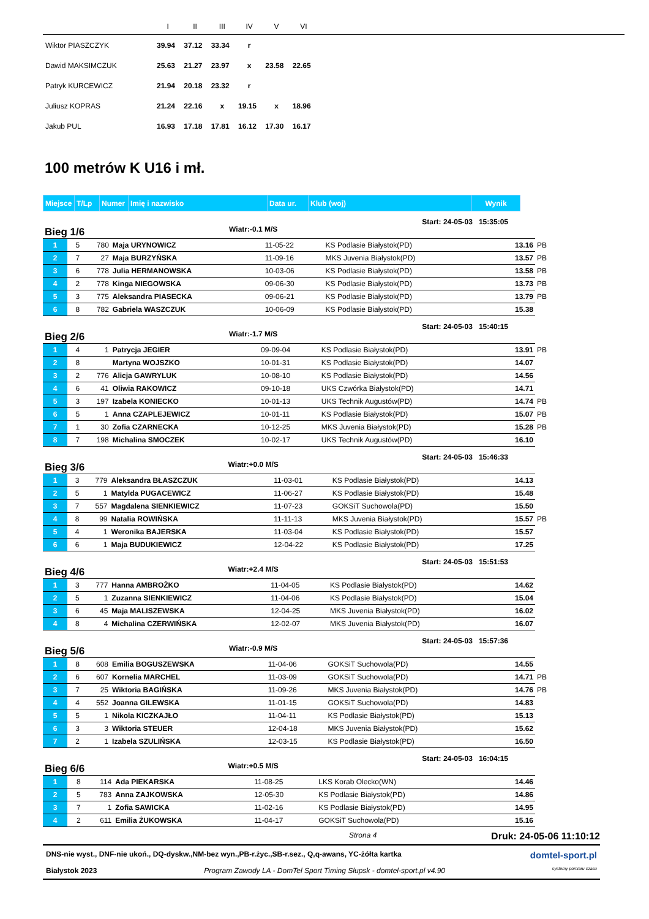| | I | II | III | IV | V | VI | |
| --- | --- | --- | --- | --- | --- | --- | --- |
| Wiktor PIASZCZYK | 39.94 | 37.12 | 33.34 | r | | | |
| Dawid MAKSIMCZUK | 25.63 | 21.27 | 23.97 | x | 23.58 | 22.65 | |
| Patryk KURCEWICZ | 21.94 | 20.18 | 23.32 | r | | | |
| Juliusz KOPRAS | 21.24 | 22.16 | x | 19.15 | x | 18.96 | |
| Jakub PUL | 16.93 | 17.18 | 17.81 | 16.12 | 17.30 | 16.17 | |
100 metrów K U16 i mł.
| Miejsce | T/Lp | Numer | Imię i nazwisko | Data ur. | Klub (woj) | Wynik |
| --- | --- | --- | --- | --- | --- | --- |
Bieg 1/6 Wiatr:-0.1 M/S Start: 24-05-03 15:35:05
| 1 | 5 | 780 | Maja URYNOWICZ | 11-05-22 | KS Podlasie Białystok(PD) | 13.16 | PB |
| 2 | 7 | 27 | Maja BURZYŃSKA | 11-09-16 | MKS Juvenia Białystok(PD) | 13.57 | PB |
| 3 | 6 | 778 | Julia HERMANOWSKA | 10-03-06 | KS Podlasie Białystok(PD) | 13.58 | PB |
| 4 | 2 | 778 | Kinga NIEGOWSKA | 09-06-30 | KS Podlasie Białystok(PD) | 13.73 | PB |
| 5 | 3 | 775 | Aleksandra PIASECKA | 09-06-21 | KS Podlasie Białystok(PD) | 13.79 | PB |
| 6 | 8 | 782 | Gabriela WASZCZUK | 10-06-09 | KS Podlasie Białystok(PD) | 15.38 | |
Bieg 2/6 Wiatr:-1.7 M/S Start: 24-05-03 15:40:15
| 1 | 4 | 1 | Patrycja JEGIER | 09-09-04 | KS Podlasie Białystok(PD) | 13.91 | PB |
| 2 | 8 | | Martyna WOJSZKO | 10-01-31 | KS Podlasie Białystok(PD) | 14.07 | |
| 3 | 2 | 776 | Alicja GAWRYLUK | 10-08-10 | KS Podlasie Białystok(PD) | 14.56 | |
| 4 | 6 | 41 | Oliwia RAKOWICZ | 09-10-18 | UKS Czwórka Białystok(PD) | 14.71 | |
| 5 | 3 | 197 | Izabela KONIECKO | 10-01-13 | UKS Technik Augustów(PD) | 14.74 | PB |
| 6 | 5 | 1 | Anna CZAPLEJEWICZ | 10-01-11 | KS Podlasie Białystok(PD) | 15.07 | PB |
| 7 | 1 | 30 | Zofia CZARNECKA | 10-12-25 | MKS Juvenia Białystok(PD) | 15.28 | PB |
| 8 | 7 | 198 | Michalina SMOCZEK | 10-02-17 | UKS Technik Augustów(PD) | 16.10 | |
Bieg 3/6 Wiatr:+0.0 M/S Start: 24-05-03 15:46:33
| 1 | 3 | 779 | Aleksandra BŁASZCZUK | 11-03-01 | KS Podlasie Białystok(PD) | 14.13 | |
| 2 | 5 | 1 | Matylda PUGACEWICZ | 11-06-27 | KS Podlasie Białystok(PD) | 15.48 | |
| 3 | 7 | 557 | Magdalena SIENKIEWICZ | 11-07-23 | GOKSiT Suchowola(PD) | 15.50 | |
| 4 | 8 | 99 | Natalia ROWIŃSKA | 11-11-13 | MKS Juvenia Białystok(PD) | 15.57 | PB |
| 5 | 4 | 1 | Weronika BAJERSKA | 11-03-04 | KS Podlasie Białystok(PD) | 15.57 | |
| 6 | 6 | 1 | Maja BUDUKIEWICZ | 12-04-22 | KS Podlasie Białystok(PD) | 17.25 | |
Bieg 4/6 Wiatr:+2.4 M/S Start: 24-05-03 15:51:53
| 1 | 3 | 777 | Hanna AMBROŻKO | 11-04-05 | KS Podlasie Białystok(PD) | 14.62 | |
| 2 | 5 | 1 | Zuzanna SIENKIEWICZ | 11-04-06 | KS Podlasie Białystok(PD) | 15.04 | |
| 3 | 6 | 45 | Maja MALISZEWSKA | 12-04-25 | MKS Juvenia Białystok(PD) | 16.02 | |
| 4 | 8 | 4 | Michalina CZERWIŃSKA | 12-02-07 | MKS Juvenia Białystok(PD) | 16.07 | |
Bieg 5/6 Wiatr:-0.9 M/S Start: 24-05-03 15:57:36
| 1 | 8 | 608 | Emilia BOGUSZEWSKA | 11-04-06 | GOKSiT Suchowola(PD) | 14.55 | |
| 2 | 6 | 607 | Kornelia MARCHEL | 11-03-09 | GOKSiT Suchowola(PD) | 14.71 | PB |
| 3 | 7 | 25 | Wiktoria BAGIŃSKA | 11-09-26 | MKS Juvenia Białystok(PD) | 14.76 | PB |
| 4 | 4 | 552 | Joanna GILEWSKA | 11-01-15 | GOKSiT Suchowola(PD) | 14.83 | |
| 5 | 5 | 1 | Nikola KICZKAJŁO | 11-04-11 | KS Podlasie Białystok(PD) | 15.13 | |
| 6 | 3 | 3 | Wiktoria STEUER | 12-04-18 | MKS Juvenia Białystok(PD) | 15.62 | |
| 7 | 2 | 1 | Izabela SZULIŃSKA | 12-03-15 | KS Podlasie Białystok(PD) | 16.50 | |
Bieg 6/6 Wiatr:+0.5 M/S Start: 24-05-03 16:04:15
| 1 | 8 | 114 | Ada PIEKARSKA | 11-08-25 | LKS Korab Olecko(WN) | 14.46 | |
| 2 | 5 | 783 | Anna ZAJKOWSKA | 12-05-30 | KS Podlasie Białystok(PD) | 14.86 | |
| 3 | 7 | 1 | Zofia SAWICKA | 11-02-16 | KS Podlasie Białystok(PD) | 14.95 | |
| 4 | 2 | 611 | Emilia ŻUKOWSKA | 11-04-17 | GOKSiT Suchowola(PD) | 15.16 | |
Strona 4 Druk: 24-05-06 11:10:12
DNS-nie wyst., DNF-nie ukoń., DQ-dyskw.,NM-bez wyn.,PB-r.życ.,SB-r.sez., Q,q-awans, YC-żółta kartka domtel-sport.pl
Białystok 2023 Program Zawody LA - DomTel Sport Timing Słupsk - domtel-sport.pl v4.90 systemy pomiaru czasu